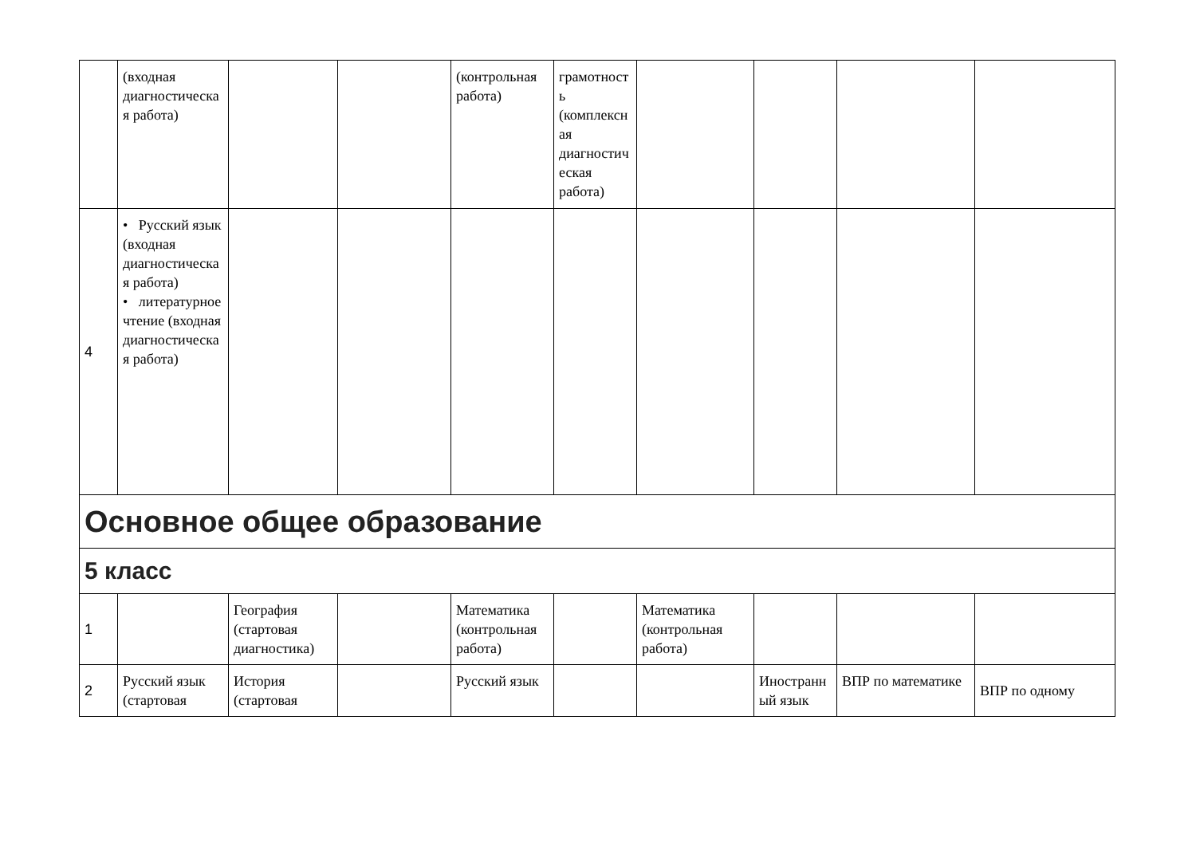| | (входная диагностическая работа) | | | (контрольная работа) | грамотность (комплексная диагностическая работа) | | | | |
| 4 | • Русский язык (входная диагностическая работа) • литературное чтение (входная диагностическая работа) | | | | | | | | |
| Основное общее образование | | | | | | | | | |
| 5 класс | | | | | | | | | |
| 1 | | География (стартовая диагностика) | | Математика (контрольная работа) | | Математика (контрольная работа) | | | |
| 2 | Русский язык (стартовая | История (стартовая | | Русский язык | | | Иностранный язык | ВПР по математике | ВПР по одному |